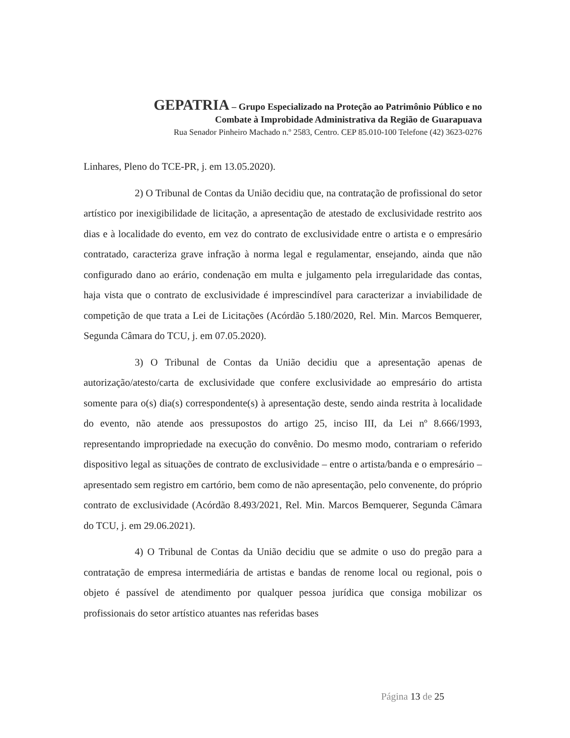GEPATRIA – Grupo Especializado na Proteção ao Patrimônio Público e no
Combate à Improbidade Administrativa da Região de Guarapuava
Rua Senador Pinheiro Machado n.º 2583, Centro. CEP 85.010-100 Telefone (42) 3623-0276
Linhares, Pleno do TCE-PR, j. em 13.05.2020).
2) O Tribunal de Contas da União decidiu que, na contratação de profissional do setor artístico por inexigibilidade de licitação, a apresentação de atestado de exclusividade restrito aos dias e à localidade do evento, em vez do contrato de exclusividade entre o artista e o empresário contratado, caracteriza grave infração à norma legal e regulamentar, ensejando, ainda que não configurado dano ao erário, condenação em multa e julgamento pela irregularidade das contas, haja vista que o contrato de exclusividade é imprescindível para caracterizar a inviabilidade de competição de que trata a Lei de Licitações (Acórdão 5.180/2020, Rel. Min. Marcos Bemquerer, Segunda Câmara do TCU, j. em 07.05.2020).
3) O Tribunal de Contas da União decidiu que a apresentação apenas de autorização/atesto/carta de exclusividade que confere exclusividade ao empresário do artista somente para o(s) dia(s) correspondente(s) à apresentação deste, sendo ainda restrita à localidade do evento, não atende aos pressupostos do artigo 25, inciso III, da Lei nº 8.666/1993, representando impropriedade na execução do convênio. Do mesmo modo, contrariam o referido dispositivo legal as situações de contrato de exclusividade – entre o artista/banda e o empresário – apresentado sem registro em cartório, bem como de não apresentação, pelo convenente, do próprio contrato de exclusividade (Acórdão 8.493/2021, Rel. Min. Marcos Bemquerer, Segunda Câmara do TCU, j. em 29.06.2021).
4) O Tribunal de Contas da União decidiu que se admite o uso do pregão para a contratação de empresa intermediária de artistas e bandas de renome local ou regional, pois o objeto é passível de atendimento por qualquer pessoa jurídica que consiga mobilizar os profissionais do setor artístico atuantes nas referidas bases
Página 13 de 25